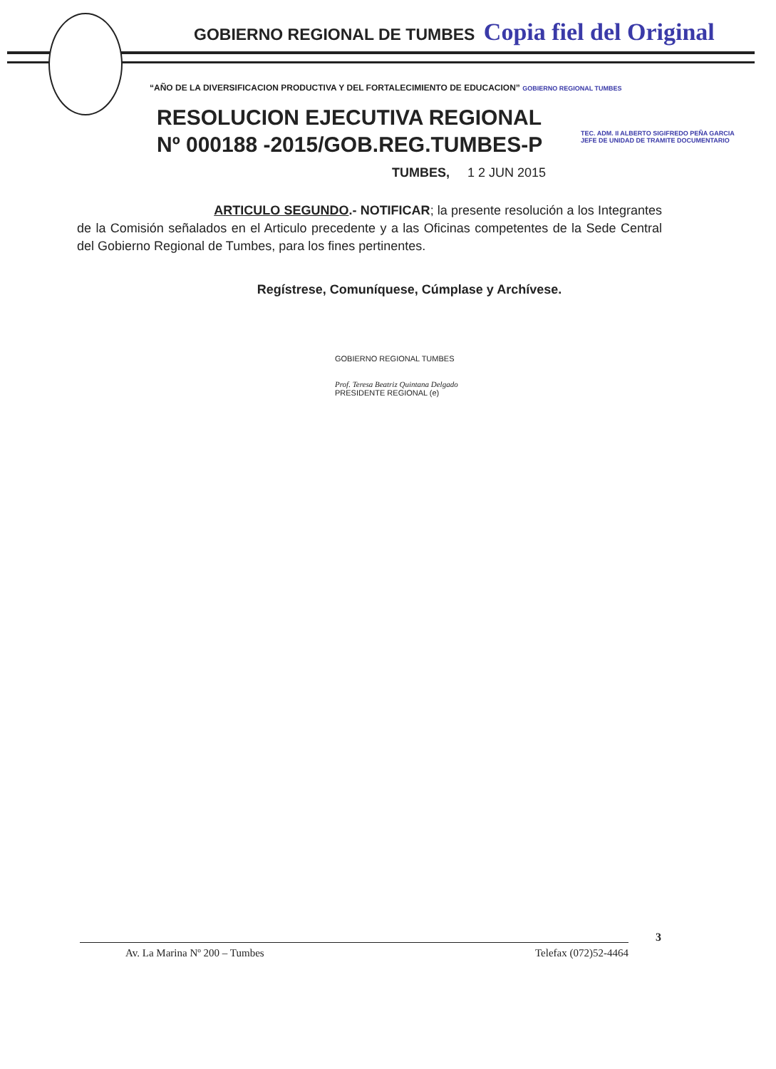GOBIERNO REGIONAL DE TUMBES Copia fiel del Original
“AÑO DE LA DIVERSIFICACION PRODUCTIVA Y DEL FORTALECIMIENTO DE EDUCACION” GOBIERNO REGIONAL TUMBES
RESOLUCION EJECUTIVA REGIONAL
Nº 000188 -2015/GOB.REG.TUMBES-P
TEC. ADM. II ALBERTO SIGIFREDO PEÑA GARCIA
JEFE DE UNIDAD DE TRAMITE DOCUMENTARIO
TUMBES, 1 2 JUN 2015
ARTICULO SEGUNDO.- NOTIFICAR; la presente resolución a los Integrantes de la Comisión señalados en el Articulo precedente y a las Oficinas competentes de la Sede Central del Gobierno Regional de Tumbes, para los fines pertinentes.
Regístrese, Comuníquese, Cúmplase y Archívese.
GOBIERNO REGIONAL TUMBES
Prof. Teresa Beatriz Quintana Delgado
PRESIDENTE REGIONAL (e)
3
Av. La Marina Nº 200 – Tumbes Telefax (072)52-4464